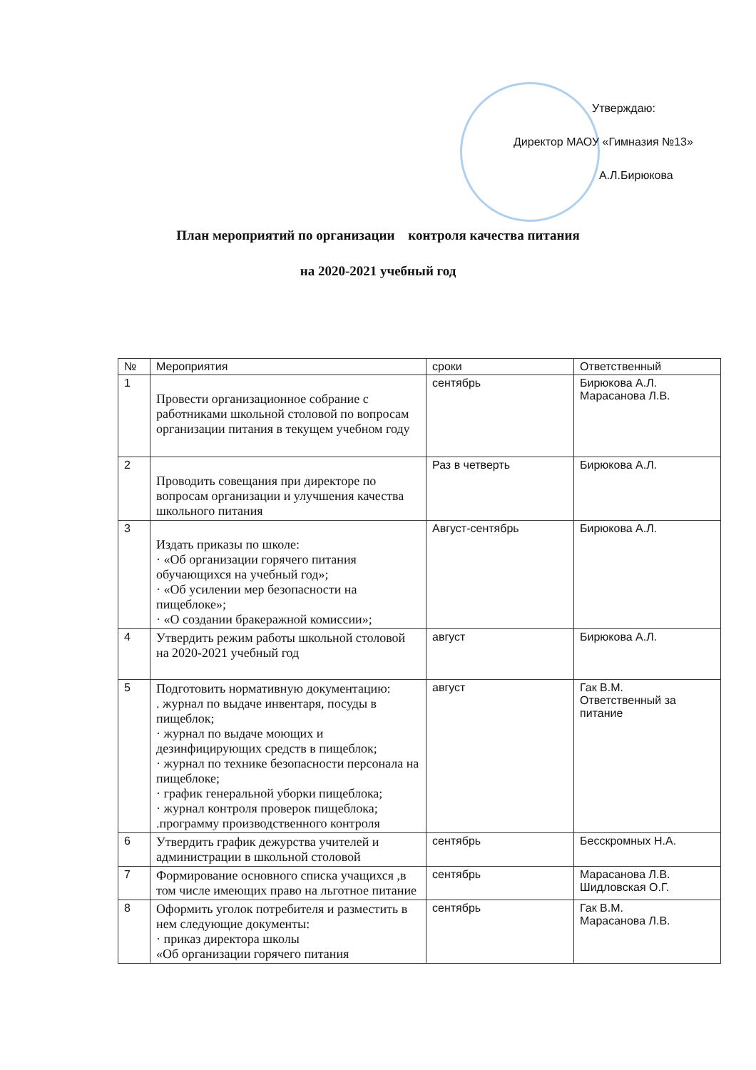Утверждаю:
Директор МАОУ «Гимназия №13»
А.Л.Бирюкова
План мероприятий по организации контроля качества питания
на 2020-2021 учебный год
| № | Мероприятия | сроки | Ответственный |
| --- | --- | --- | --- |
| 1 | Провести организационное собрание с работниками школьной столовой по вопросам организации питания в текущем учебном году | сентябрь | Бирюкова А.Л. Марасанова Л.В. |
| 2 | Проводить совещания при директоре по вопросам организации и улучшения качества школьного питания | Раз в четверть | Бирюкова А.Л. |
| 3 | Издать приказы по школе: · «Об организации горячего питания обучающихся на учебный год»; · «Об усилении мер безопасности на пищеблоке»; · «О создании бракеражной комиссии»; | Август-сентябрь | Бирюкова А.Л. |
| 4 | Утвердить режим работы школьной столовой на 2020-2021 учебный год | август | Бирюкова А.Л. |
| 5 | Подготовить нормативную документацию: . журнал по выдаче инвентаря, посуды в пищеблок; · журнал по выдаче моющих и дезинфицирующих средств в пищеблок; · журнал по технике безопасности персонала на пищеблоке; · график генеральной уборки пищеблока; · журнал контроля проверок пищеблока; .программу производственного контроля | август | Гак В.М. Ответственный за питание |
| 6 | Утвердить график дежурства учителей и администрации в школьной столовой | сентябрь | Бесскромных Н.А. |
| 7 | Формирование основного списка учащихся ,в том числе имеющих право на льготное питание | сентябрь | Марасанова Л.В. Шидловская О.Г. |
| 8 | Оформить уголок потребителя и разместить в нем следующие документы: · приказ директора школы «Об организации горячего питания | сентябрь | Гак В.М. Марасанова Л.В. |